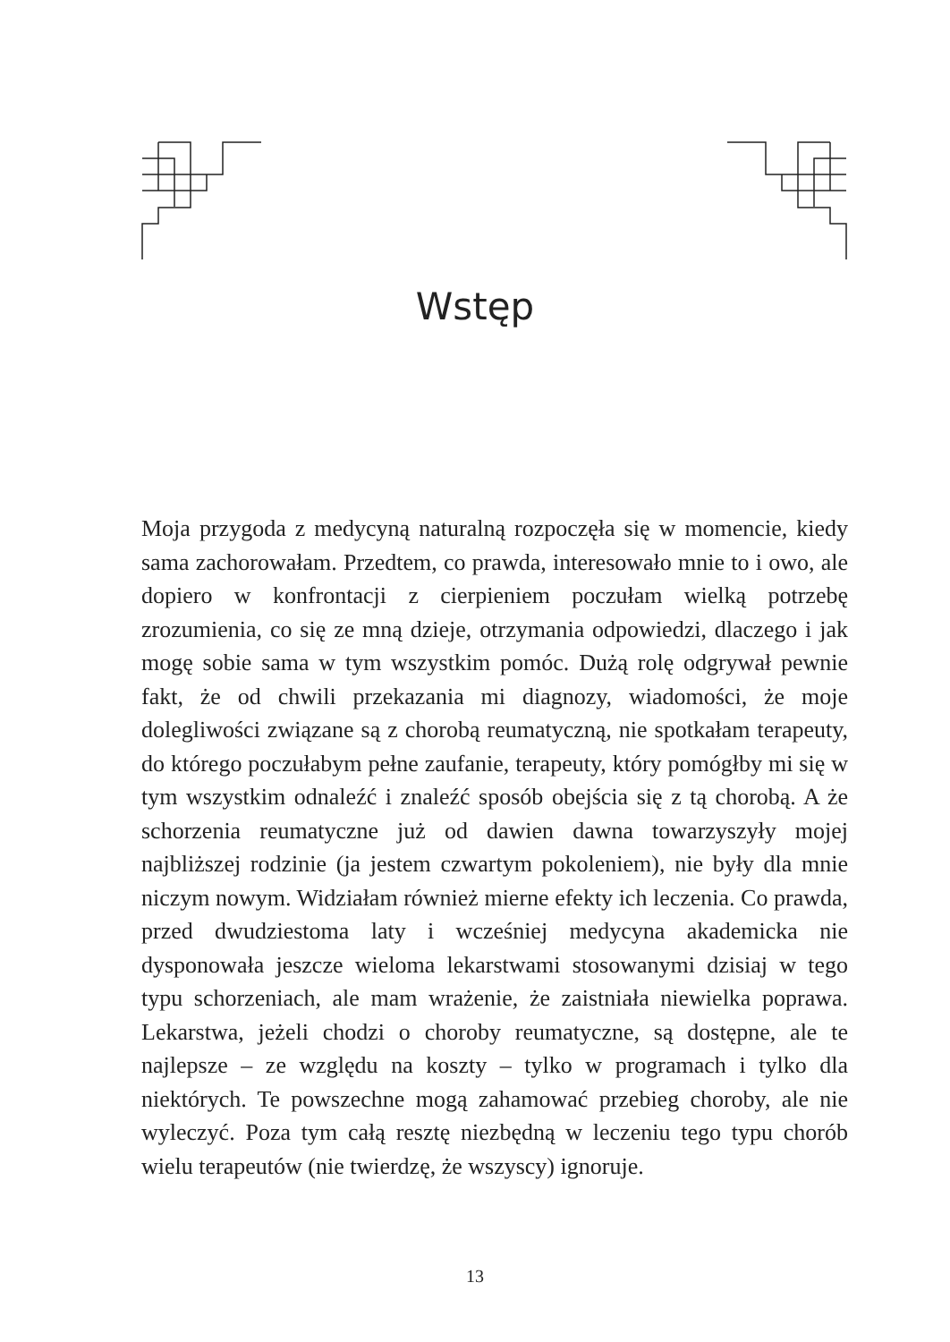Wstęp
Moja przygoda z medycyną naturalną rozpoczęła się w momencie, kiedy sama zachorowałam. Przedtem, co prawda, interesowało mnie to i owo, ale dopiero w konfrontacji z cierpieniem poczułam wielką potrzebę zrozumienia, co się ze mną dzieje, otrzymania odpowiedzi, dlaczego i jak mogę sobie sama w tym wszystkim pomóc. Dużą rolę odgrywał pewnie fakt, że od chwili przekazania mi diagnozy, wiadomości, że moje dolegliwości związane są z chorobą reumatyczną, nie spotkałam terapeuty, do którego poczułabym pełne zaufanie, terapeuty, który pomógłby mi się w tym wszystkim odnaleźć i znaleźć sposób obejścia się z tą chorobą. A że schorzenia reumatyczne już od dawien dawna towarzyszyły mojej najbliższej rodzinie (ja jestem czwartym pokoleniem), nie były dla mnie niczym nowym. Widziałam również mierne efekty ich leczenia. Co prawda, przed dwudziestoma laty i wcześniej medycyna akademicka nie dysponowała jeszcze wieloma lekarstwami stosowanymi dzisiaj w tego typu schorzeniach, ale mam wrażenie, że zaistniała niewielka poprawa. Lekarstwa, jeżeli chodzi o choroby reumatyczne, są dostępne, ale te najlepsze – ze względu na koszty – tylko w programach i tylko dla niektórych. Te powszechne mogą zahamować przebieg choroby, ale nie wyleczyć. Poza tym całą resztę niezbędną w leczeniu tego typu chorób wielu terapeutów (nie twierdzę, że wszyscy) ignoruje.
13